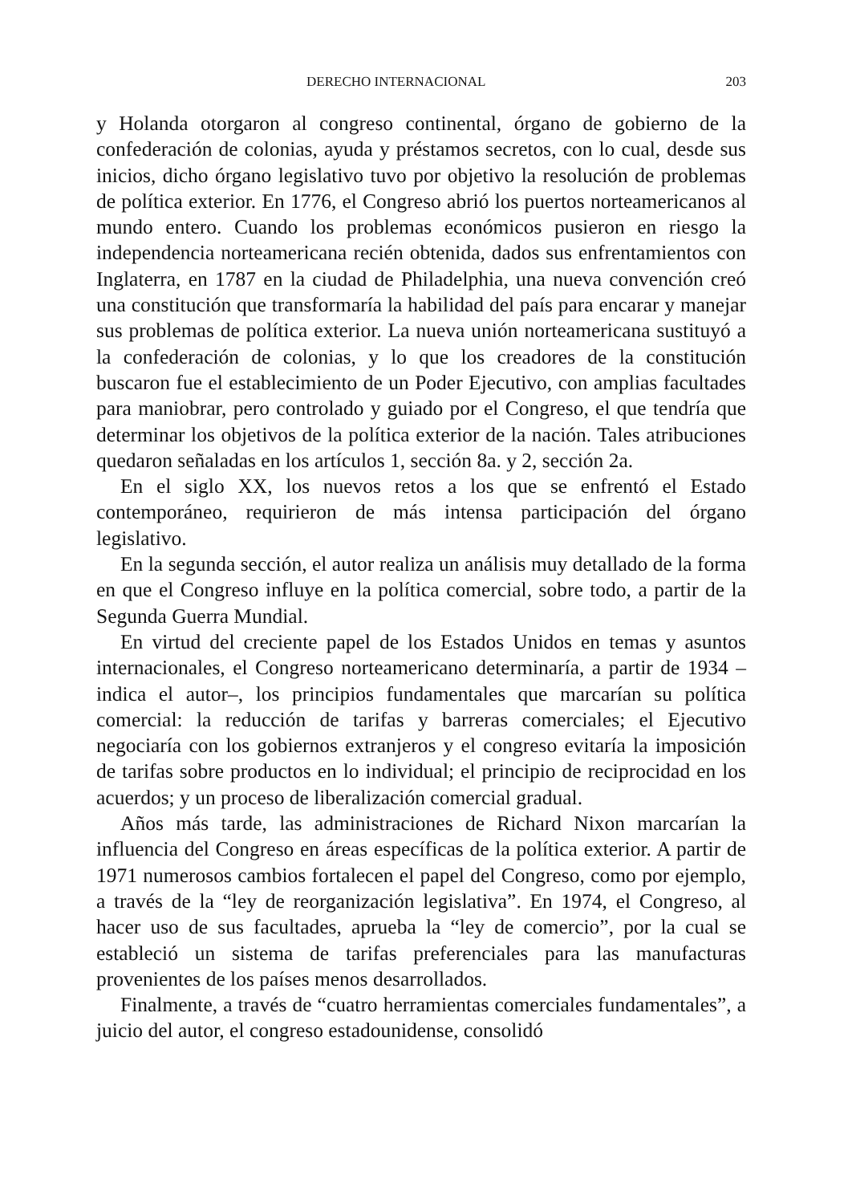DERECHO INTERNACIONAL 203
y Holanda otorgaron al congreso continental, órgano de gobierno de la confederación de colonias, ayuda y préstamos secretos, con lo cual, desde sus inicios, dicho órgano legislativo tuvo por objetivo la resolución de problemas de política exterior. En 1776, el Congreso abrió los puertos norteamericanos al mundo entero. Cuando los problemas económicos pusieron en riesgo la independencia norteamericana recién obtenida, dados sus enfrentamientos con Inglaterra, en 1787 en la ciudad de Philadelphia, una nueva convención creó una constitución que transformaría la habilidad del país para encarar y manejar sus problemas de política exterior. La nueva unión norteamericana sustituyó a la confederación de colonias, y lo que los creadores de la constitución buscaron fue el establecimiento de un Poder Ejecutivo, con amplias facultades para maniobrar, pero controlado y guiado por el Congreso, el que tendría que determinar los objetivos de la política exterior de la nación. Tales atribuciones quedaron señaladas en los artículos 1, sección 8a. y 2, sección 2a.
En el siglo XX, los nuevos retos a los que se enfrentó el Estado contemporáneo, requirieron de más intensa participación del órgano legislativo.
En la segunda sección, el autor realiza un análisis muy detallado de la forma en que el Congreso influye en la política comercial, sobre todo, a partir de la Segunda Guerra Mundial.
En virtud del creciente papel de los Estados Unidos en temas y asuntos internacionales, el Congreso norteamericano determinaría, a partir de 1934 –indica el autor–, los principios fundamentales que marcarían su política comercial: la reducción de tarifas y barreras comerciales; el Ejecutivo negociaría con los gobiernos extranjeros y el congreso evitaría la imposición de tarifas sobre productos en lo individual; el principio de reciprocidad en los acuerdos; y un proceso de liberalización comercial gradual.
Años más tarde, las administraciones de Richard Nixon marcarían la influencia del Congreso en áreas específicas de la política exterior. A partir de 1971 numerosos cambios fortalecen el papel del Congreso, como por ejemplo, a través de la “ley de reorganización legislativa”. En 1974, el Congreso, al hacer uso de sus facultades, aprueba la “ley de comercio”, por la cual se estableció un sistema de tarifas preferenciales para las manufacturas provenientes de los países menos desarrollados.
Finalmente, a través de “cuatro herramientas comerciales fundamentales”, a juicio del autor, el congreso estadounidense, consolidó